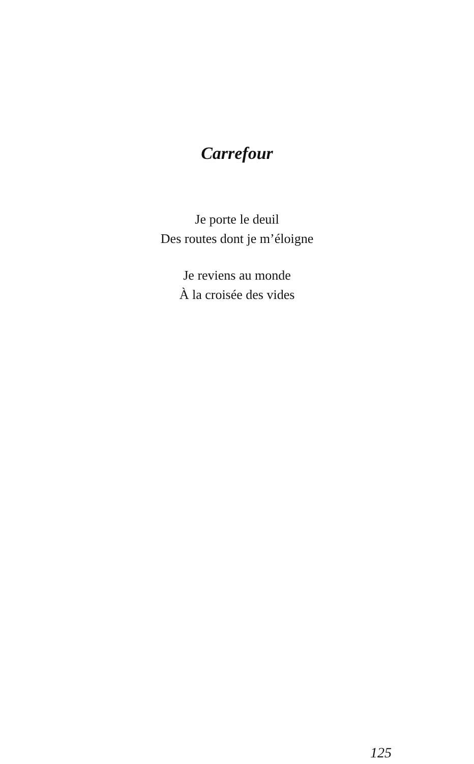Carrefour
Je porte le deuil
Des routes dont je m’éloigne
Je reviens au monde
À la croisée des vides
125